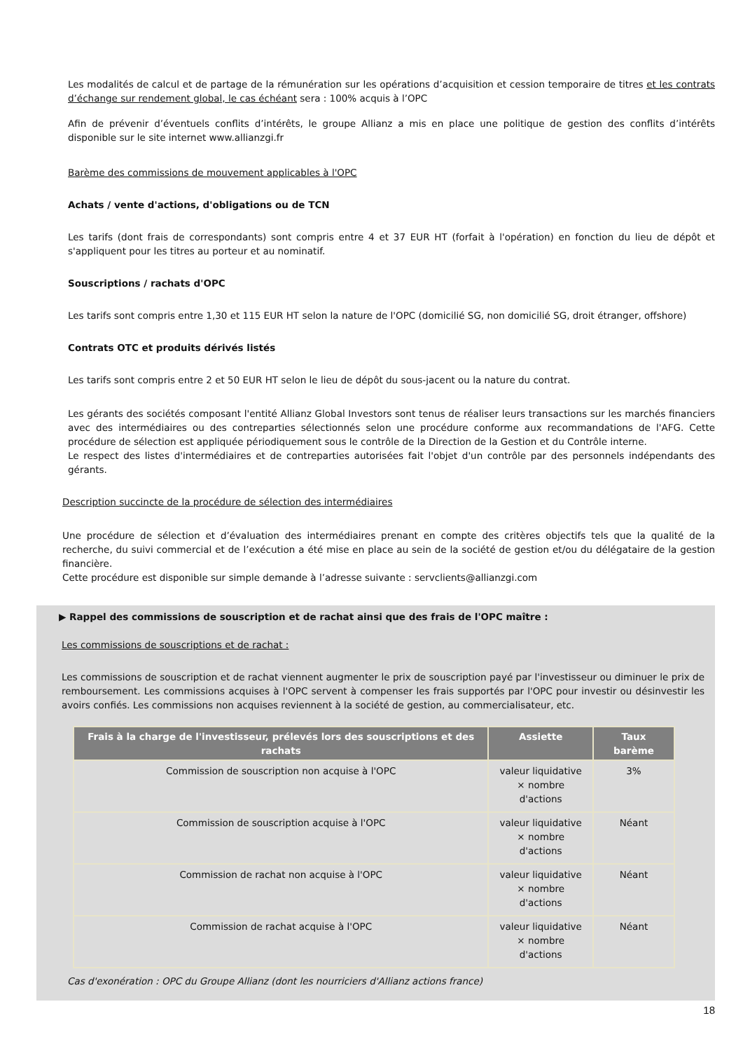Les modalités de calcul et de partage de la rémunération sur les opérations d’acquisition et cession temporaire de titres et les contrats d’échange sur rendement global, le cas échéant sera : 100% acquis à l’OPC
Afin de prévenir d’éventuels conflits d’intérêts, le groupe Allianz a mis en place une politique de gestion des conflits d’intérêts disponible sur le site internet www.allianzgi.fr
Barème des commissions de mouvement applicables à l'OPC
Achats / vente d'actions, d'obligations ou de TCN
Les tarifs (dont frais de correspondants) sont compris entre 4 et 37 EUR HT (forfait à l'opération) en fonction du lieu de dépôt et s'appliquent pour les titres au porteur et au nominatif.
Souscriptions / rachats d'OPC
Les tarifs sont compris entre 1,30 et 115 EUR HT selon la nature de l'OPC (domicilié SG, non domicilié SG, droit étranger, offshore)
Contrats OTC et produits dérivés listés
Les tarifs sont compris entre 2 et 50 EUR HT selon le lieu de dépôt du sous-jacent ou la nature du contrat.
Les gérants des sociétés composant l'entité Allianz Global Investors sont tenus de réaliser leurs transactions sur les marchés financiers avec des intermédiaires ou des contreparties sélectionnés selon une procédure conforme aux recommandations de l'AFG. Cette procédure de sélection est appliquée périodiquement sous le contrôle de la Direction de la Gestion et du Contrôle interne.
Le respect des listes d'intermédiaires et de contreparties autorisées fait l'objet d'un contrôle par des personnels indépendants des gérants.
Description succincte de la procédure de sélection des intermédiaires
Une procédure de sélection et d’évaluation des intermédiaires prenant en compte des critères objectifs tels que la qualité de la recherche, du suivi commercial et de l’exécution a été mise en place au sein de la société de gestion et/ou du délégataire de la gestion financière.
Cette procédure est disponible sur simple demande à l’adresse suivante : servclients@allianzgi.com
▶ Rappel des commissions de souscription et de rachat ainsi que des frais de l'OPC maître :
Les commissions de souscriptions et de rachat :
Les commissions de souscription et de rachat viennent augmenter le prix de souscription payé par l'investisseur ou diminuer le prix de remboursement. Les commissions acquises à l'OPC servent à compenser les frais supportés par l'OPC pour investir ou désinvestir les avoirs confiés. Les commissions non acquises reviennent à la société de gestion, au commercialisateur, etc.
| Frais à la charge de l'investisseur, prélevés lors des souscriptions et des rachats | Assiette | Taux barème |
| --- | --- | --- |
| Commission de souscription non acquise à l'OPC | valeur liquidative × nombre d'actions | 3% |
| Commission de souscription acquise à l'OPC | valeur liquidative × nombre d'actions | Néant |
| Commission de rachat non acquise à l'OPC | valeur liquidative × nombre d'actions | Néant |
| Commission de rachat acquise à l'OPC | valeur liquidative × nombre d'actions | Néant |
Cas d'exonération : OPC du Groupe Allianz (dont les nourriciers d'Allianz actions france)
18